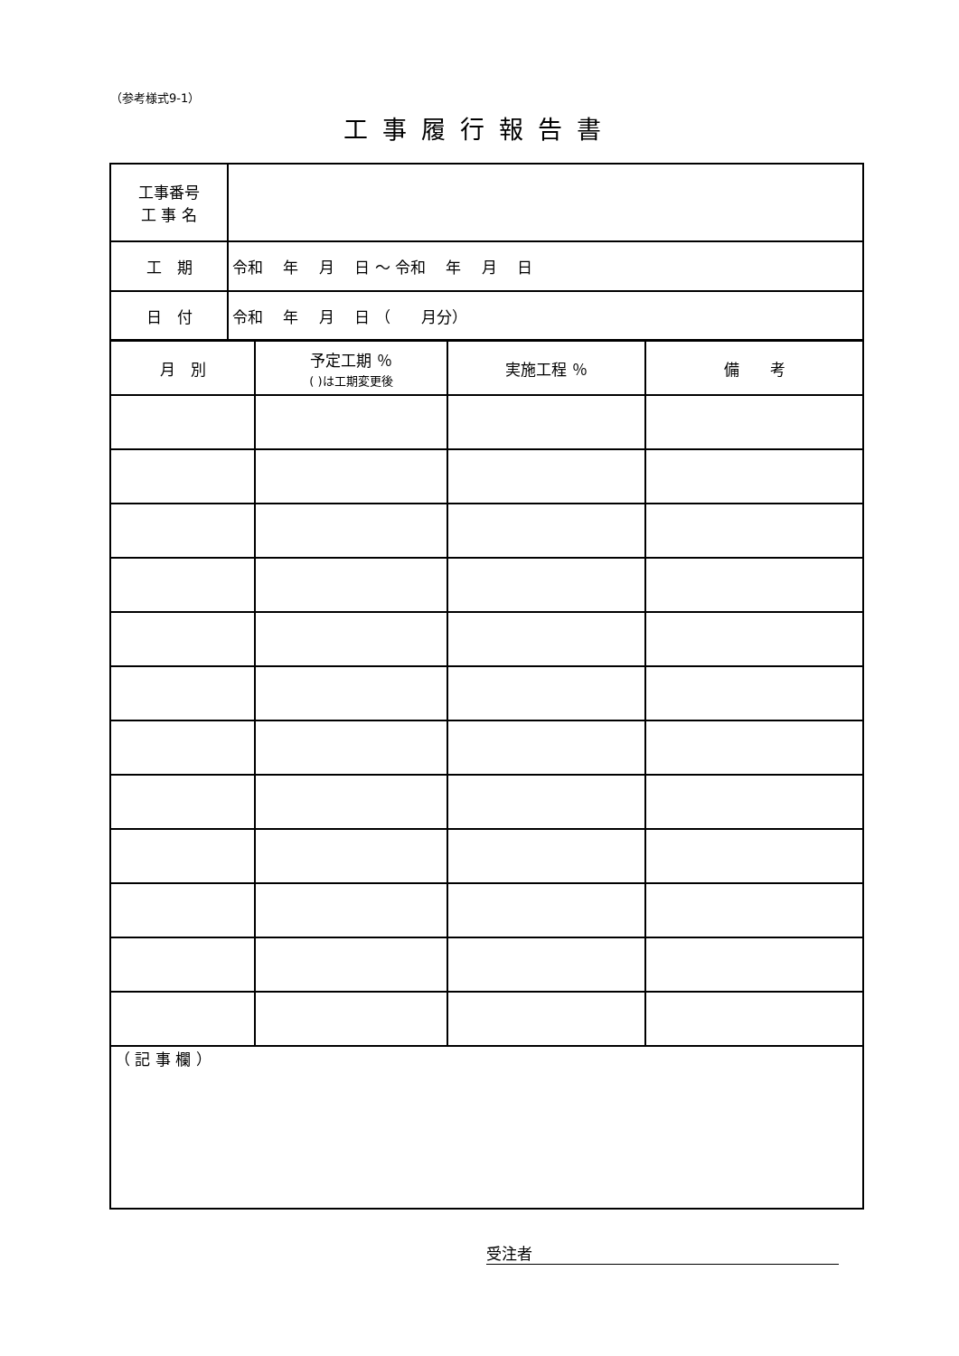（参考様式9-1）
工事履行報告書
| 工事番号 工 事 名 | |
| 工 期 | 令和 年 月 日 ～ 令和 年 月 日 |
| 日 付 | 令和 年 月 日 （ 月分） |
| 月 別 | 予定工期 ％ ( )は工期変更後 | 実施工程 ％ | 備 考 |
| （ 記 事 欄 ） | | | |
受注者